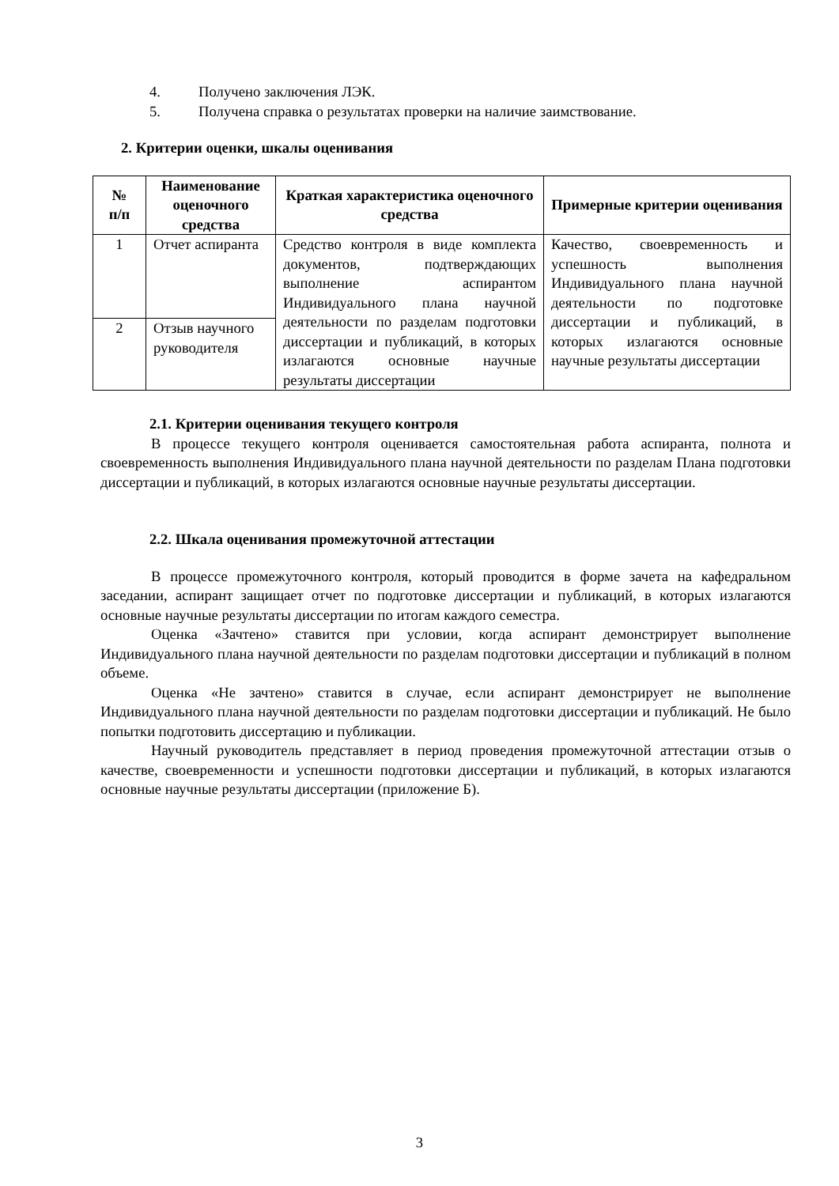4. Получено заключения ЛЭК.
5. Получена справка о результатах проверки на наличие заимствование.
2. Критерии оценки, шкалы оценивания
| № п/п | Наименование оценочного средства | Краткая характеристика оценочного средства | Примерные критерии оценивания |
| --- | --- | --- | --- |
| 1 | Отчет аспиранта | Средство контроля в виде комплекта документов, подтверждающих выполнение аспирантом Индивидуального плана научной деятельности по разделам подготовки диссертации и публикаций, в которых излагаются основные научные результаты диссертации | Качество, своевременность и успешность выполнения Индивидуального плана научной деятельности по подготовке диссертации и публикаций, в которых излагаются основные научные результаты диссертации |
| 2 | Отзыв научного руководителя | | |
2.1. Критерии оценивания текущего контроля
В процессе текущего контроля оценивается самостоятельная работа аспиранта, полнота и своевременность выполнения Индивидуального плана научной деятельности по разделам Плана подготовки диссертации и публикаций, в которых излагаются основные научные результаты диссертации.
2.2. Шкала оценивания промежуточной аттестации
В процессе промежуточного контроля, который проводится в форме зачета на кафедральном заседании, аспирант защищает отчет по подготовке диссертации и публикаций, в которых излагаются основные научные результаты диссертации по итогам каждого семестра.
Оценка «Зачтено» ставится при условии, когда аспирант демонстрирует выполнение Индивидуального плана научной деятельности по разделам подготовки диссертации и публикаций в полном объеме.
Оценка «Не зачтено» ставится в случае, если аспирант демонстрирует не выполнение Индивидуального плана научной деятельности по разделам подготовки диссертации и публикаций. Не было попытки подготовить диссертацию и публикации.
Научный руководитель представляет в период проведения промежуточной аттестации отзыв о качестве, своевременности и успешности подготовки диссертации и публикаций, в которых излагаются основные научные результаты диссертации (приложение Б).
3